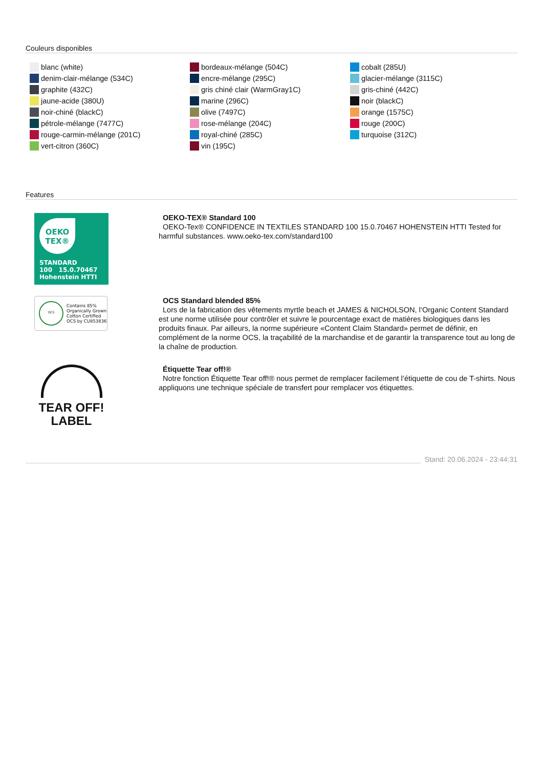Couleurs disponibles
blanc (white)
denim-clair-mélange (534C)
graphite (432C)
jaune-acide (380U)
noir-chiné (blackC)
pétrole-mélange (7477C)
rouge-carmin-mélange (201C)
vert-citron (360C)
bordeaux-mélange (504C)
encre-mélange (295C)
gris chiné clair (WarmGray1C)
marine (296C)
olive (7497C)
rose-mélange (204C)
royal-chiné (285C)
vin (195C)
cobalt (285U)
glacier-mélange (3115C)
gris-chiné (442C)
noir (blackC)
orange (1575C)
rouge (200C)
turquoise (312C)
Features
OEKO
TEX®
STANDARD
100 15.0.70467 Hohenstein HTTI
OEKO-TEX® Standard 100
OEKO-Tex® CONFIDENCE IN TEXTILES STANDARD 100 15.0.70467 HOHENSTEIN HTTI Tested for harmful substances. www.oeko-tex.com/standard100
OCS Contains 85%
Organically Grown
Cotton Certified
OCS by CU853836
OCS Standard blended 85%
Lors de la fabrication des vêtements myrtle beach et JAMES & NICHOLSON, l‘Organic Content Standard est une norme utilisée pour contrôler et suivre le pourcentage exact de matières biologiques dans les produits finaux. Par ailleurs, la norme supérieure «Content Claim Standard» permet de définir, en complément de la norme OCS, la traçabilité de la marchandise et de garantir la transparence tout au long de la chaîne de production.
TEAR OFF!
LABEL
Étiquette Tear off!®
Notre fonction Étiquette Tear off!® nous permet de remplacer facilement l’étiquette de cou de T-shirts. Nous appliquons une technique spéciale de transfert pour remplacer vos étiquettes.
Stand: 20.06.2024 - 23:44:31